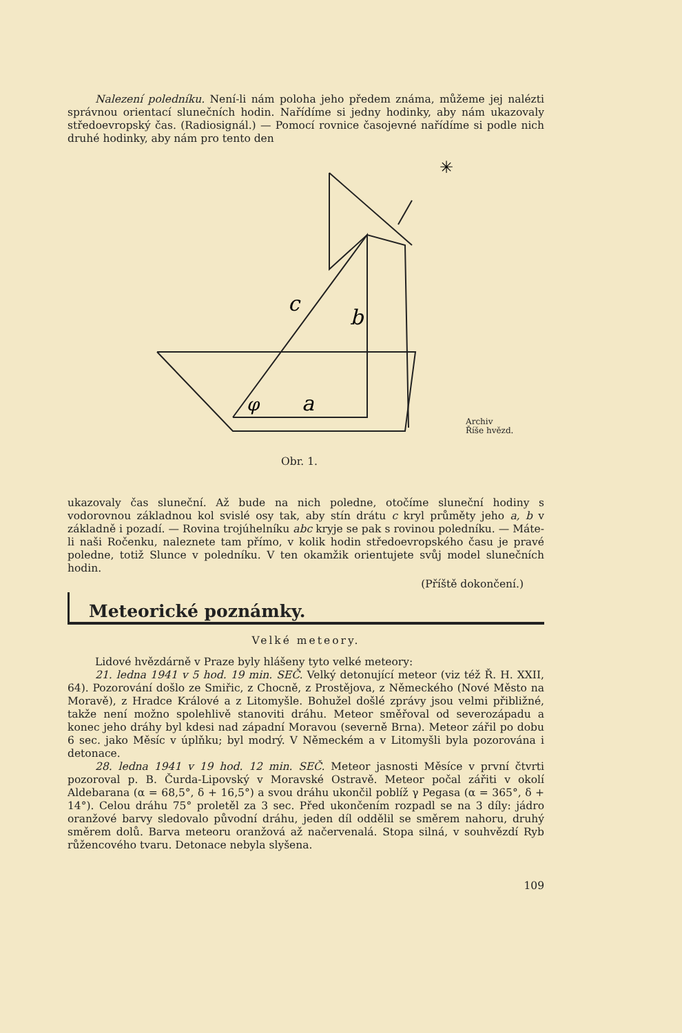Nalezení poledníku. Není-li nám poloha jeho předem známa, můžeme jej nalézti správnou orientací slunečních hodin. Nařídíme si jedny hodinky, aby nám ukazovaly středoevropský čas. (Radiosignál.) — Pomocí rovnice časojevné nařídíme si podle nich druhé hodinky, aby nám pro tento den
✳
c
b
φ
a
Obr. 1.
Archiv
Říše hvězd.
ukazovaly čas sluneční. Až bude na nich poledne, otočíme sluneční hodiny s vodorovnou základnou kol svislé osy tak, aby stín drátu c kryl průměty jeho a, b v základně i pozadí. — Rovina trojúhelníku abc kryje se pak s rovinou poledníku. — Máte-li naši Ročenku, naleznete tam přímo, v kolik hodin středoevropského času je pravé poledne, totiž Slunce v poledníku. V ten okamžik orientujete svůj model slunečních hodin.
(Příště dokončení.)
Meteorické poznámky.
Velké meteory.
Lidové hvězdárně v Praze byly hlášeny tyto velké meteory:
21. ledna 1941 v 5 hod. 19 min. SEČ. Velký detonující meteor (viz též Ř. H. XXII, 64). Pozorování došlo ze Smiřic, z Chocně, z Prostějova, z Německého (Nové Město na Moravě), z Hradce Králové a z Litomyšle. Bohužel došlé zprávy jsou velmi přibližné, takže není možno spolehlivě stanoviti dráhu. Meteor směřoval od severozápadu a konec jeho dráhy byl kdesi nad západní Moravou (severně Brna). Meteor zářil po dobu 6 sec. jako Měsíc v úplňku; byl modrý. V Německém a v Litomyšli byla pozorována i detonace.
28. ledna 1941 v 19 hod. 12 min. SEČ. Meteor jasnosti Měsíce v první čtvrti pozoroval p. B. Čurda-Lipovský v Moravské Ostravě. Meteor počal zářiti v okolí Aldebarana (α = 68,5°, δ + 16,5°) a svou dráhu ukončil poblíž γ Pegasa (α = 365°, δ + 14°). Celou dráhu 75° proletěl za 3 sec. Před ukončením rozpadl se na 3 díly: jádro oranžové barvy sledovalo původní dráhu, jeden díl oddělil se směrem nahoru, druhý směrem dolů. Barva meteoru oranžová až načervenalá. Stopa silná, v souhvězdí Ryb růžencového tvaru. Detonace nebyla slyšena.
109